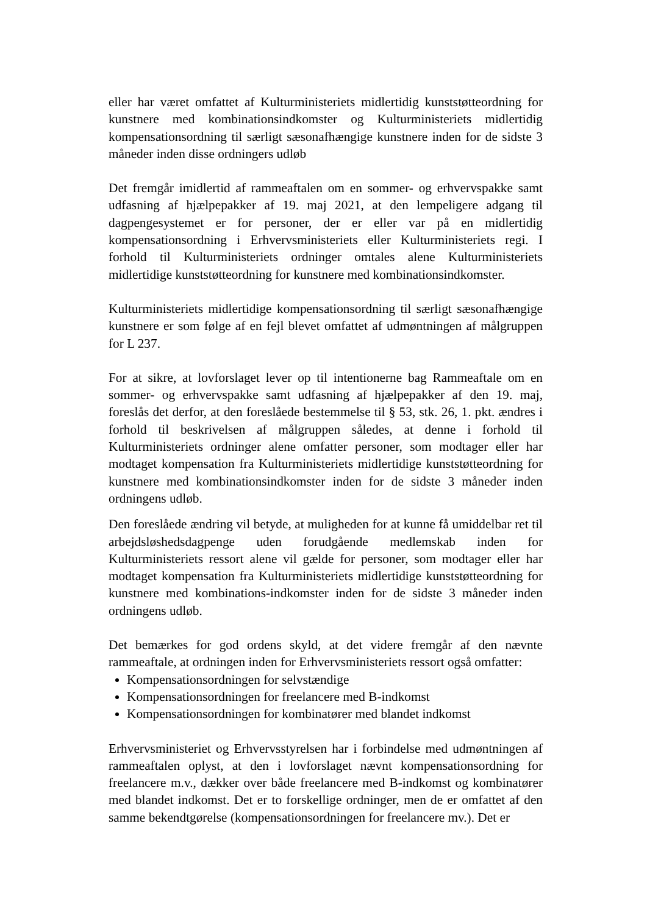eller har været omfattet af Kulturministeriets midlertidig kunststøtteordning for kunstnere med kombinationsindkomster og Kulturministeriets midlertidig kompensationsordning til særligt sæsonafhængige kunstnere inden for de sidste 3 måneder inden disse ordningers udløb
Det fremgår imidlertid af rammeaftalen om en sommer- og erhvervspakke samt udfasning af hjælpepakker af 19. maj 2021, at den lempeligere adgang til dagpengesystemet er for personer, der er eller var på en midlertidig kompensationsordning i Erhvervsministeriets eller Kulturministeriets regi. I forhold til Kulturministeriets ordninger omtales alene Kulturministeriets midlertidige kunststøtteordning for kunstnere med kombinationsindkomster.
Kulturministeriets midlertidige kompensationsordning til særligt sæsonafhængige kunstnere er som følge af en fejl blevet omfattet af udmøntningen af målgruppen for L 237.
For at sikre, at lovforslaget lever op til intentionerne bag Rammeaftale om en sommer- og erhvervspakke samt udfasning af hjælpepakker af den 19. maj, foreslås det derfor, at den foreslåede bestemmelse til § 53, stk. 26, 1. pkt. ændres i forhold til beskrivelsen af målgruppen således, at denne i forhold til Kulturministeriets ordninger alene omfatter personer, som modtager eller har modtaget kompensation fra Kulturministeriets midlertidige kunststøtteordning for kunstnere med kombinationsindkomster inden for de sidste 3 måneder inden ordningens udløb.
Den foreslåede ændring vil betyde, at muligheden for at kunne få umiddelbar ret til arbejdsløshedsdagpenge uden forudgående medlemskab inden for Kulturministeriets ressort alene vil gælde for personer, som modtager eller har modtaget kompensation fra Kulturministeriets midlertidige kunststøtteordning for kunstnere med kombinations-indkomster inden for de sidste 3 måneder inden ordningens udløb.
Det bemærkes for god ordens skyld, at det videre fremgår af den nævnte rammeaftale, at ordningen inden for Erhvervsministeriets ressort også omfatter:
Kompensationsordningen for selvstændige
Kompensationsordningen for freelancere med B-indkomst
Kompensationsordningen for kombinatører med blandet indkomst
Erhvervsministeriet og Erhvervsstyrelsen har i forbindelse med udmøntningen af rammeaftalen oplyst, at den i lovforslaget nævnt kompensationsordning for freelancere m.v., dækker over både freelancere med B-indkomst og kombinatører med blandet indkomst. Det er to forskellige ordninger, men de er omfattet af den samme bekendtgørelse (kompensationsordningen for freelancere mv.). Det er